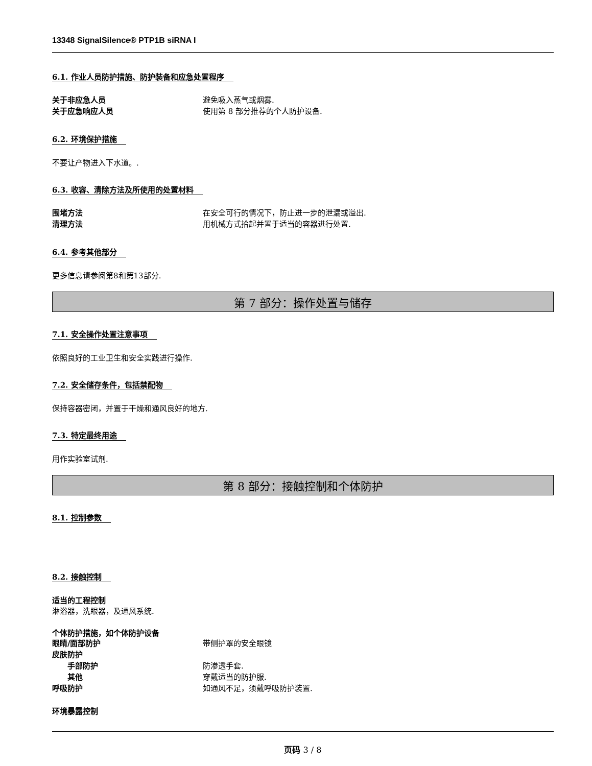13348 SignalSilence® PTP1B siRNA I
6.1. 作业人员防护措施、防护装备和应急处置程序
关于非应急人员 避免吸入蒸气或烟雾.
关于应急响应人员 使用第 8 部分推荐的个人防护设备.
6.2. 环境保护措施
不要让产物进入下水道。.
6.3. 收容、清除方法及所使用的处置材料
围堵方法 在安全可行的情况下，防止进一步的泄漏或溢出.
清理方法 用机械方式拾起并置于适当的容器进行处置.
6.4. 参考其他部分
更多信息请参阅第8和第13部分.
第 7 部分：操作处置与储存
7.1. 安全操作处置注意事项
依照良好的工业卫生和安全实践进行操作.
7.2. 安全储存条件，包括禁配物
保持容器密闭，并置于干燥和通风良好的地方.
7.3. 特定最终用途
用作实验室试剂.
第 8 部分：接触控制和个体防护
8.1. 控制参数 8.2. 接触控制
适当的工程控制
淋浴器，洗眼器，及通风系统.
个体防护措施，如个体防护设备
眼睛/面部防护 带侧护罩的安全眼镜
皮肤防护
手部防护 防渗透手套.
其他 穿戴适当的防护服.
呼吸防护 如通风不足，须戴呼吸防护装置.
环境暴露控制
页码 3 / 8